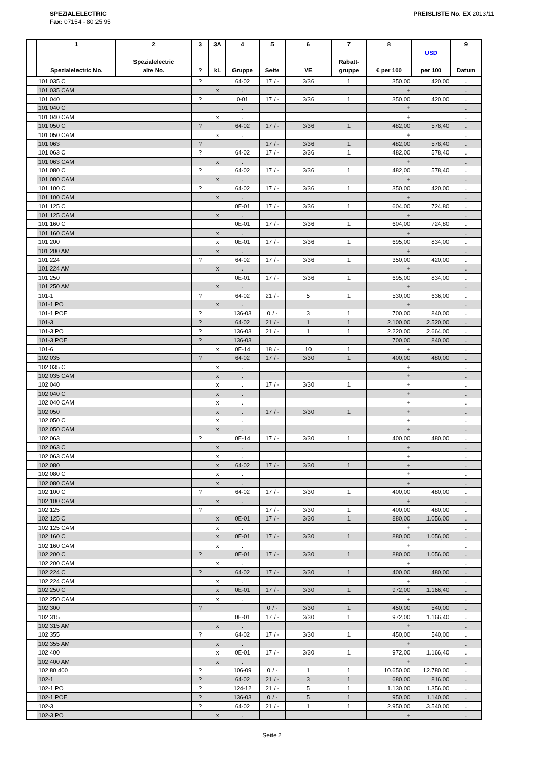SPEZIALELECTRIC
Fax: 07154 - 80 25 95
PREISLISTE No. EX 2013/11
| | 1 Spezialelectric No. | 2 Spezialelectric alte No. | 3 ? | 3A kL | 4 Gruppe | 5 Seite | 6 VE | 7 Rabatt- gruppe | 8 € per 100 | USD per 100 | 9 Datum |
| --- | --- | --- | --- | --- | --- | --- | --- | --- | --- | --- | --- |
| | 101 035 C | | ? | | 64-02 | 17 / - | 3/36 | 1 | 350,00 | 420,00 | . |
| | 101 035 CAM | | | x | . | | | | + | | . |
| | 101 040 | | ? | | 0-01 | 17 / - | 3/36 | 1 | 350,00 | 420,00 | . |
| | 101 040 C | | | | . | | | | + | | . |
| | 101 040 CAM | | | x | . | | | | + | | . |
| | 101 050 C | | ? | | 64-02 | 17 / - | 3/36 | 1 | 482,00 | 578,40 | . |
| | 101 050 CAM | | | x | . | | | | + | | . |
| | 101 063 | | ? | | | 17 / - | 3/36 | 1 | 482,00 | 578,40 | . |
| | 101 063 C | | ? | | 64-02 | 17 / - | 3/36 | 1 | 482,00 | 578,40 | . |
| | 101 063 CAM | | | x | . | | | | + | | . |
| | 101 080 C | | ? | | 64-02 | 17 / - | 3/36 | 1 | 482,00 | 578,40 | . |
| | 101 080 CAM | | | x | . | | | | + | | . |
| | 101 100 C | | ? | | 64-02 | 17 / - | 3/36 | 1 | 350,00 | 420,00 | . |
| | 101 100 CAM | | | x | . | | | | + | | . |
| | 101 125 C | | | | 0E-01 | 17 / - | 3/36 | 1 | 604,00 | 724,80 | . |
| | 101 125 CAM | | | x | . | | | | + | | . |
| | 101 160 C | | | | 0E-01 | 17 / - | 3/36 | 1 | 604,00 | 724,80 | . |
| | 101 160 CAM | | | x | . | | | | + | | . |
| | 101 200 | | | x | 0E-01 | 17 / - | 3/36 | 1 | 695,00 | 834,00 | . |
| | 101 200 AM | | | x | . | | | | + | | . |
| | 101 224 | | ? | | 64-02 | 17 / - | 3/36 | 1 | 350,00 | 420,00 | . |
| | 101 224 AM | | | x | . | | | | + | | . |
| | 101 250 | | | | 0E-01 | 17 / - | 3/36 | 1 | 695,00 | 834,00 | . |
| | 101 250 AM | | | x | . | | | | + | | . |
| | 101-1 | | ? | | 64-02 | 21 / - | 5 | 1 | 530,00 | 636,00 | . |
| | 101-1 PO | | | x | . | | | | + | | . |
| | 101-1 POE | | ? | | 136-03 | 0 / - | 3 | 1 | 700,00 | 840,00 | . |
| | 101-3 | | ? | | 64-02 | 21 / - | 1 | 1 | 2.100,00 | 2.520,00 | . |
| | 101-3 PO | | ? | | 136-03 | 21 / - | 1 | 1 | 2.220,00 | 2.664,00 | . |
| | 101-3 POE | | ? | | 136-03 | | | | 700,00 | 840,00 | . |
| | 101-6 | | | x | 0E-14 | 18 / - | 10 | 1 | + | | . |
| | 102 035 | | ? | | 64-02 | 17 / - | 3/30 | 1 | 400,00 | 480,00 | . |
| | 102 035 C | | | x | . | | | | + | | . |
| | 102 035 CAM | | | x | . | | | | + | | . |
| | 102 040 | | | x | . | 17 / - | 3/30 | 1 | + | | . |
| | 102 040 C | | | x | . | | | | + | | . |
| | 102 040 CAM | | | x | . | | | | + | | . |
| | 102 050 | | | x | . | 17 / - | 3/30 | 1 | + | | . |
| | 102 050 C | | | x | . | | | | + | | . |
| | 102 050 CAM | | | x | . | | | | + | | . |
| | 102 063 | | ? | | 0E-14 | 17 / - | 3/30 | 1 | 400,00 | 480,00 | . |
| | 102 063 C | | | x | . | | | | + | | . |
| | 102 063 CAM | | | x | . | | | | + | | . |
| | 102 080 | | | x | 64-02 | 17 / - | 3/30 | 1 | + | | . |
| | 102 080 C | | | x | . | | | | + | | . |
| | 102 080 CAM | | | x | . | | | | + | | . |
| | 102 100 C | | ? | | 64-02 | 17 / - | 3/30 | 1 | 400,00 | 480,00 | . |
| | 102 100 CAM | | | x | . | | | | + | | . |
| | 102 125 | | ? | | | 17 / - | 3/30 | 1 | 400,00 | 480,00 | . |
| | 102 125 C | | | x | 0E-01 | 17 / - | 3/30 | 1 | 880,00 | 1.056,00 | . |
| | 102 125 CAM | | | x | . | | | | + | | . |
| | 102 160 C | | | x | 0E-01 | 17 / - | 3/30 | 1 | 880,00 | 1.056,00 | . |
| | 102 160 CAM | | | x | . | | | | + | | . |
| | 102 200 C | | ? | | 0E-01 | 17 / - | 3/30 | 1 | 880,00 | 1.056,00 | . |
| | 102 200 CAM | | | x | . | | | | + | | . |
| | 102 224 C | | ? | | 64-02 | 17 / - | 3/30 | 1 | 400,00 | 480,00 | . |
| | 102 224 CAM | | | x | . | | | | + | | . |
| | 102 250 C | | | x | 0E-01 | 17 / - | 3/30 | 1 | 972,00 | 1.166,40 | . |
| | 102 250 CAM | | | x | . | | | | + | | . |
| | 102 300 | | ? | | | 0 / - | 3/30 | 1 | 450,00 | 540,00 | . |
| | 102 315 | | | | 0E-01 | 17 / - | 3/30 | 1 | 972,00 | 1.166,40 | . |
| | 102 315 AM | | | x | . | | | | + | | . |
| | 102 355 | | ? | | 64-02 | 17 / - | 3/30 | 1 | 450,00 | 540,00 | . |
| | 102 355 AM | | | x | . | | | | + | | . |
| | 102 400 | | | x | 0E-01 | 17 / - | 3/30 | 1 | 972,00 | 1.166,40 | . |
| | 102 400 AM | | | x | . | | | | + | | . |
| | 102 80 400 | | ? | | 106-09 | 0 / - | 1 | 1 | 10.650,00 | 12.780,00 | . |
| | 102-1 | | ? | | 64-02 | 21 / - | 3 | 1 | 680,00 | 816,00 | . |
| | 102-1 PO | | ? | | 124-12 | 21 / - | 5 | 1 | 1.130,00 | 1.356,00 | . |
| | 102-1 POE | | ? | | 136-03 | 0 / - | 5 | 1 | 950,00 | 1.140,00 | . |
| | 102-3 | | ? | | 64-02 | 21 / - | 1 | 1 | 2.950,00 | 3.540,00 | . |
| | 102-3 PO | | | x | . | | | | + | | . |
Seite 2